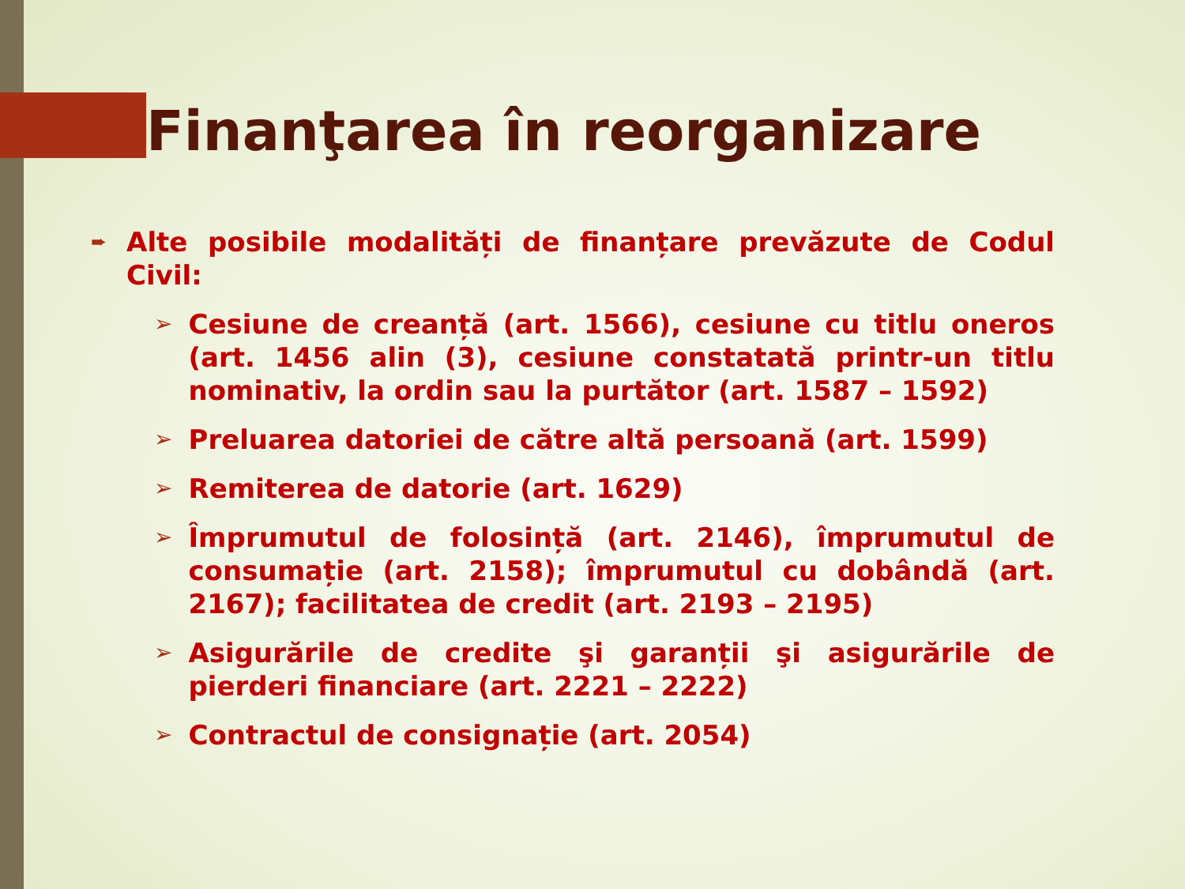Finanţarea în reorganizare
➨ Alte posibile modalități de finanțare prevăzute de Codul Civil:
➢ Cesiune de creanță (art. 1566), cesiune cu titlu oneros (art. 1456 alin (3), cesiune constatată printr-un titlu nominativ, la ordin sau la purtător (art. 1587 – 1592)
➢ Preluarea datoriei de către altă persoană (art. 1599)
➢ Remiterea de datorie (art. 1629)
➢ Împrumutul de folosință (art. 2146), împrumutul de consumație (art. 2158); împrumutul cu dobândă (art. 2167); facilitatea de credit (art. 2193 – 2195)
➢ Asigurările de credite şi garanții şi asigurările de pierderi financiare (art. 2221 – 2222)
➢ Contractul de consignație (art. 2054)